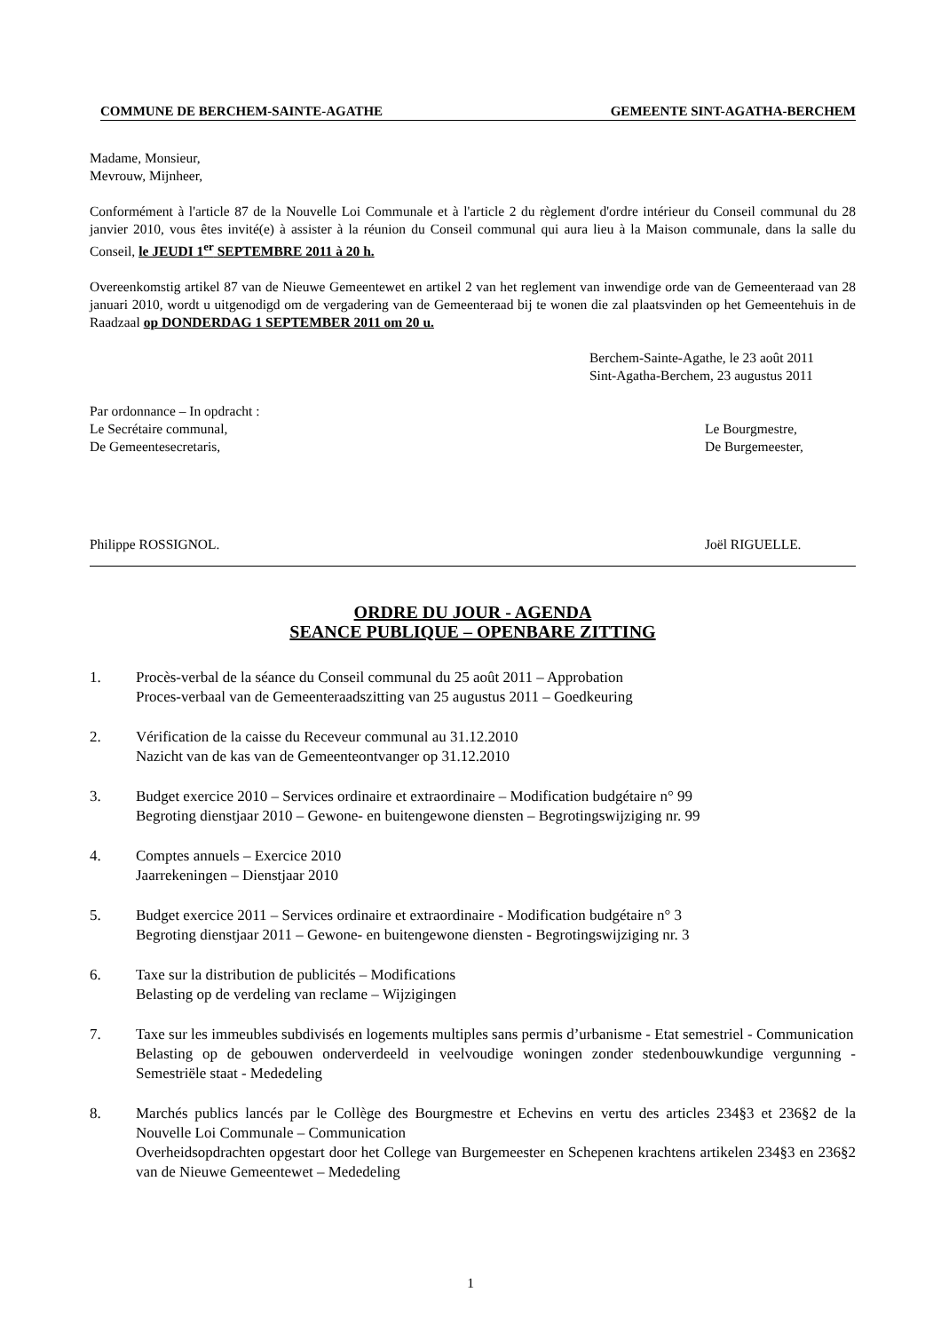COMMUNE DE BERCHEM-SAINTE-AGATHE GEMEENTE SINT-AGATHA-BERCHEM
Madame, Monsieur,
Mevrouw, Mijnheer,
Conformément à l'article 87 de la Nouvelle Loi Communale et à l'article 2 du règlement d'ordre intérieur du Conseil communal du 28 janvier 2010, vous êtes invité(e) à assister à la réunion du Conseil communal qui aura lieu à la Maison communale, dans la salle du Conseil, le JEUDI 1<sup>er</sup> SEPTEMBRE 2011 à 20 h.
Overeenkomstig artikel 87 van de Nieuwe Gemeentewet en artikel 2 van het reglement van inwendige orde van de Gemeenteraad van 28 januari 2010, wordt u uitgenodigd om de vergadering van de Gemeenteraad bij te wonen die zal plaatsvinden op het Gemeentehuis in de Raadzaal op DONDERDAG 1 SEPTEMBER 2011 om 20 u.
Berchem-Sainte-Agathe, le 23 août 2011
Sint-Agatha-Berchem, 23 augustus 2011
Par ordonnance – In opdracht :
Le Secrétaire communal,
De Gemeentesecretaris,
Le Bourgmestre,
De Burgemeester,
Philippe ROSSIGNOL. Joël RIGUELLE.
ORDRE DU JOUR - AGENDA
SEANCE PUBLIQUE – OPENBARE ZITTING
1. Procès-verbal de la séance du Conseil communal du 25 août 2011 – Approbation
Proces-verbaal van de Gemeenteraadszitting van 25 augustus 2011 – Goedkeuring
2. Vérification de la caisse du Receveur communal au 31.12.2010
Nazicht van de kas van de Gemeenteontvanger op 31.12.2010
3. Budget exercice 2010 – Services ordinaire et extraordinaire – Modification budgétaire n° 99
Begroting dienstjaar 2010 – Gewone- en buitengewone diensten – Begrotingswijziging nr. 99
4. Comptes annuels – Exercice 2010
Jaarrekeningen – Dienstjaar 2010
5. Budget exercice 2011 – Services ordinaire et extraordinaire - Modification budgétaire n° 3
Begroting dienstjaar 2011 – Gewone- en buitengewone diensten - Begrotingswijziging nr. 3
6. Taxe sur la distribution de publicités – Modifications
Belasting op de verdeling van reclame – Wijzigingen
7. Taxe sur les immeubles subdivisés en logements multiples sans permis d’urbanisme - Etat semestriel - Communication
Belasting op de gebouwen onderverdeeld in veelvoudige woningen zonder stedenbouwkundige vergunning - Semestriële staat - Mededeling
8. Marchés publics lancés par le Collège des Bourgmestre et Echevins en vertu des articles 234§3 et 236§2 de la Nouvelle Loi Communale – Communication
Overheidsopdrachten opgestart door het College van Burgemeester en Schepenen krachtens artikelen 234§3 en 236§2 van de Nieuwe Gemeentewet – Mededeling
1